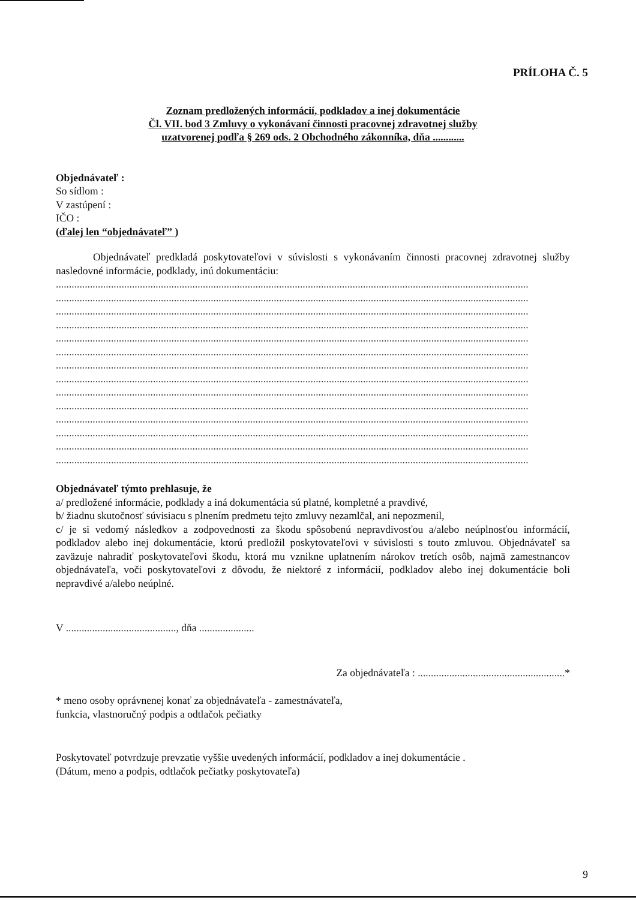PRÍLOHA Č. 5
Zoznam predložených informácií, podkladov a inej dokumentácie
Čl. VII. bod 3 Zmluvy o vykonávaní činnosti pracovnej zdravotnej služby
uzatvorenej podľa § 269 ods. 2 Obchodného zákonníka, dňa ............
Objednávateľ :
So sídlom :
V zastúpení :
IČO :
(ďalej len “objednávateľ” )
Objednávateľ predkladá poskytovateľovi v súvislosti s vykonávaním činnosti pracovnej zdravotnej služby nasledovné informácie, podklady, inú dokumentáciu:
....................................................................................................................................................................................
....................................................................................................................................................................................
....................................................................................................................................................................................
....................................................................................................................................................................................
....................................................................................................................................................................................
....................................................................................................................................................................................
....................................................................................................................................................................................
....................................................................................................................................................................................
....................................................................................................................................................................................
....................................................................................................................................................................................
....................................................................................................................................................................................
....................................................................................................................................................................................
....................................................................................................................................................................................
....................................................................................................................................................................................
Objednávateľ týmto prehlasuje, že
a/ predložené informácie, podklady a iná dokumentácia sú platné, kompletné a pravdivé,
b/ žiadnu skutočnosť súvisiacu s plnením predmetu tejto zmluvy nezamlčal, ani nepozmenil,
c/ je si vedomý následkov a zodpovednosti za škodu spôsobenú nepravdivosťou a/alebo neúplnosťou informácií, podkladov alebo inej dokumentácie, ktorú predložil poskytovateľovi v súvislosti s touto zmluvou. Objednávateľ sa zaväzuje nahradiť poskytovateľovi škodu, ktorá mu vznikne uplatnením nárokov tretích osôb, najmä zamestnancov objednávateľa, voči poskytovateľovi z dôvodu, že niektoré z informácií, podkladov alebo inej dokumentácie boli nepravdivé a/alebo neúplné.
V .........................................., dňa .....................
Za objednávateľa : ........................................................*
* meno osoby oprávnenej konať za objednávateľa - zamestnávateľa,
funkcia, vlastnoručný podpis a odtlačok pečiatky
Poskytovateľ potvrdzuje prevzatie vyššie uvedených informácií, podkladov a inej dokumentácie .
(Dátum, meno a podpis, odtlačok pečiatky poskytovateľa)
9